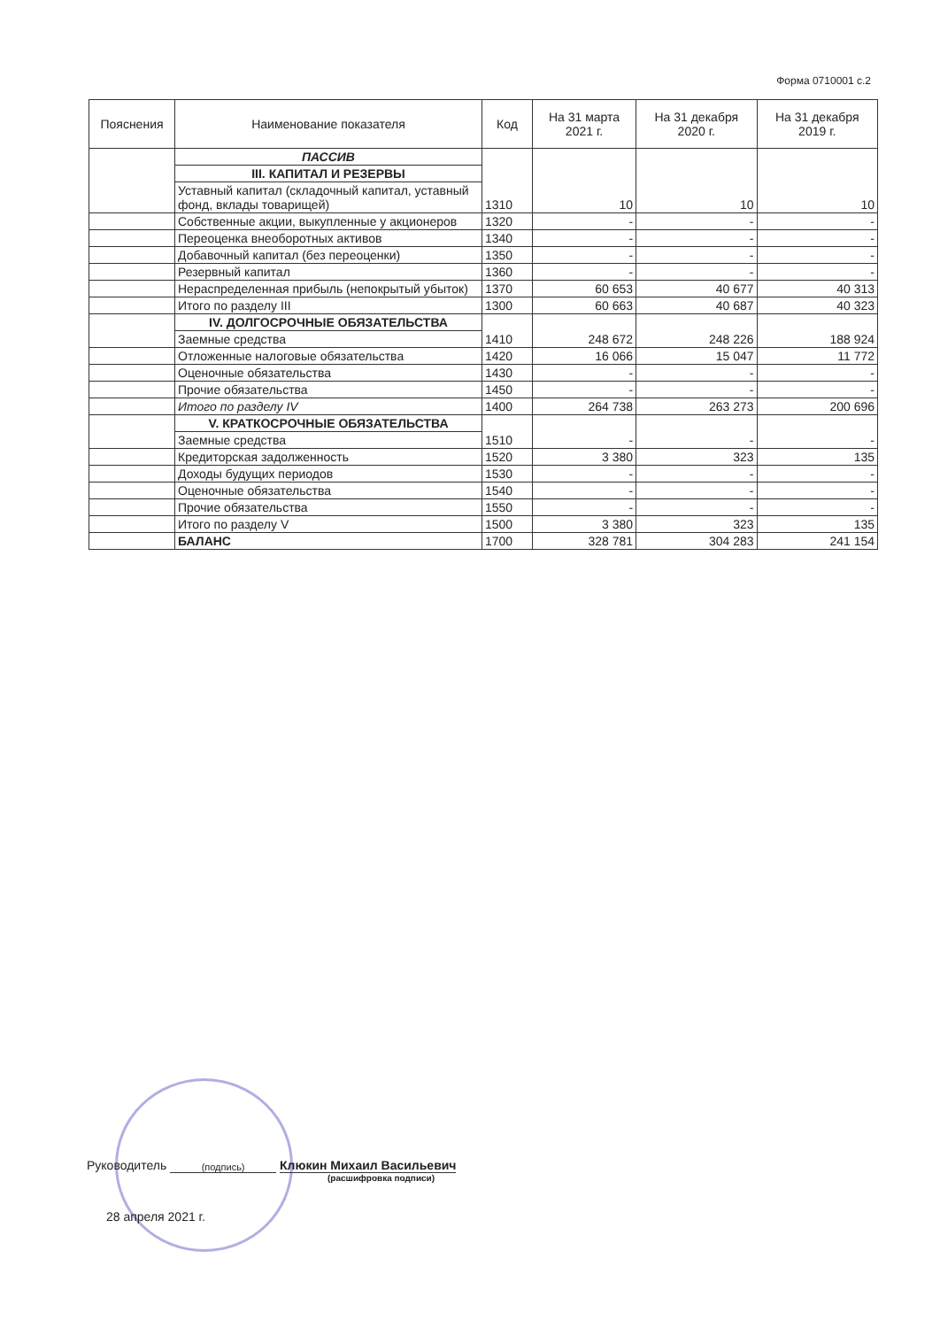Форма 0710001 с.2
| Пояснения | Наименование показателя | Код | На 31 марта 2021 г. | На 31 декабря 2020 г. | На 31 декабря 2019 г. |
| --- | --- | --- | --- | --- | --- |
| | ПАССИВ | 1310 | 10 | 10 | 10 |
| | III. КАПИТАЛ И РЕЗЕРВЫ | | | | |
| | Уставный капитал (складочный капитал, уставный фонд, вклады товарищей) | | | | |
| | Собственные акции, выкупленные у акционеров | 1320 | - | - | - |
| | Переоценка внеоборотных активов | 1340 | - | - | - |
| | Добавочный капитал (без переоценки) | 1350 | - | - | - |
| | Резервный капитал | 1360 | - | - | - |
| | Нераспределенная прибыль (непокрытый убыток) | 1370 | 60 653 | 40 677 | 40 313 |
| | Итого по разделу III | 1300 | 60 663 | 40 687 | 40 323 |
| | IV. ДОЛГОСРОЧНЫЕ ОБЯЗАТЕЛЬСТВА | 1410 | 248 672 | 248 226 | 188 924 |
| | Заемные средства | | | | |
| | Отложенные налоговые обязательства | 1420 | 16 066 | 15 047 | 11 772 |
| | Оценочные обязательства | 1430 | - | - | - |
| | Прочие обязательства | 1450 | - | - | - |
| | Итого по разделу IV | 1400 | 264 738 | 263 273 | 200 696 |
| | V. КРАТКОСРОЧНЫЕ ОБЯЗАТЕЛЬСТВА | 1510 | - | - | - |
| | Заемные средства | | | | |
| | Кредиторская задолженность | 1520 | 3 380 | 323 | 135 |
| | Доходы будущих периодов | 1530 | - | - | - |
| | Оценочные обязательства | 1540 | - | - | - |
| | Прочие обязательства | 1550 | - | - | - |
| | Итого по разделу V | 1500 | 3 380 | 323 | 135 |
| | БАЛАНС | 1700 | 328 781 | 304 283 | 241 154 |
Руководитель (подпись) Клюкин Михаил Васильевич
(расшифровка подписи)
28 апреля 2021 г.